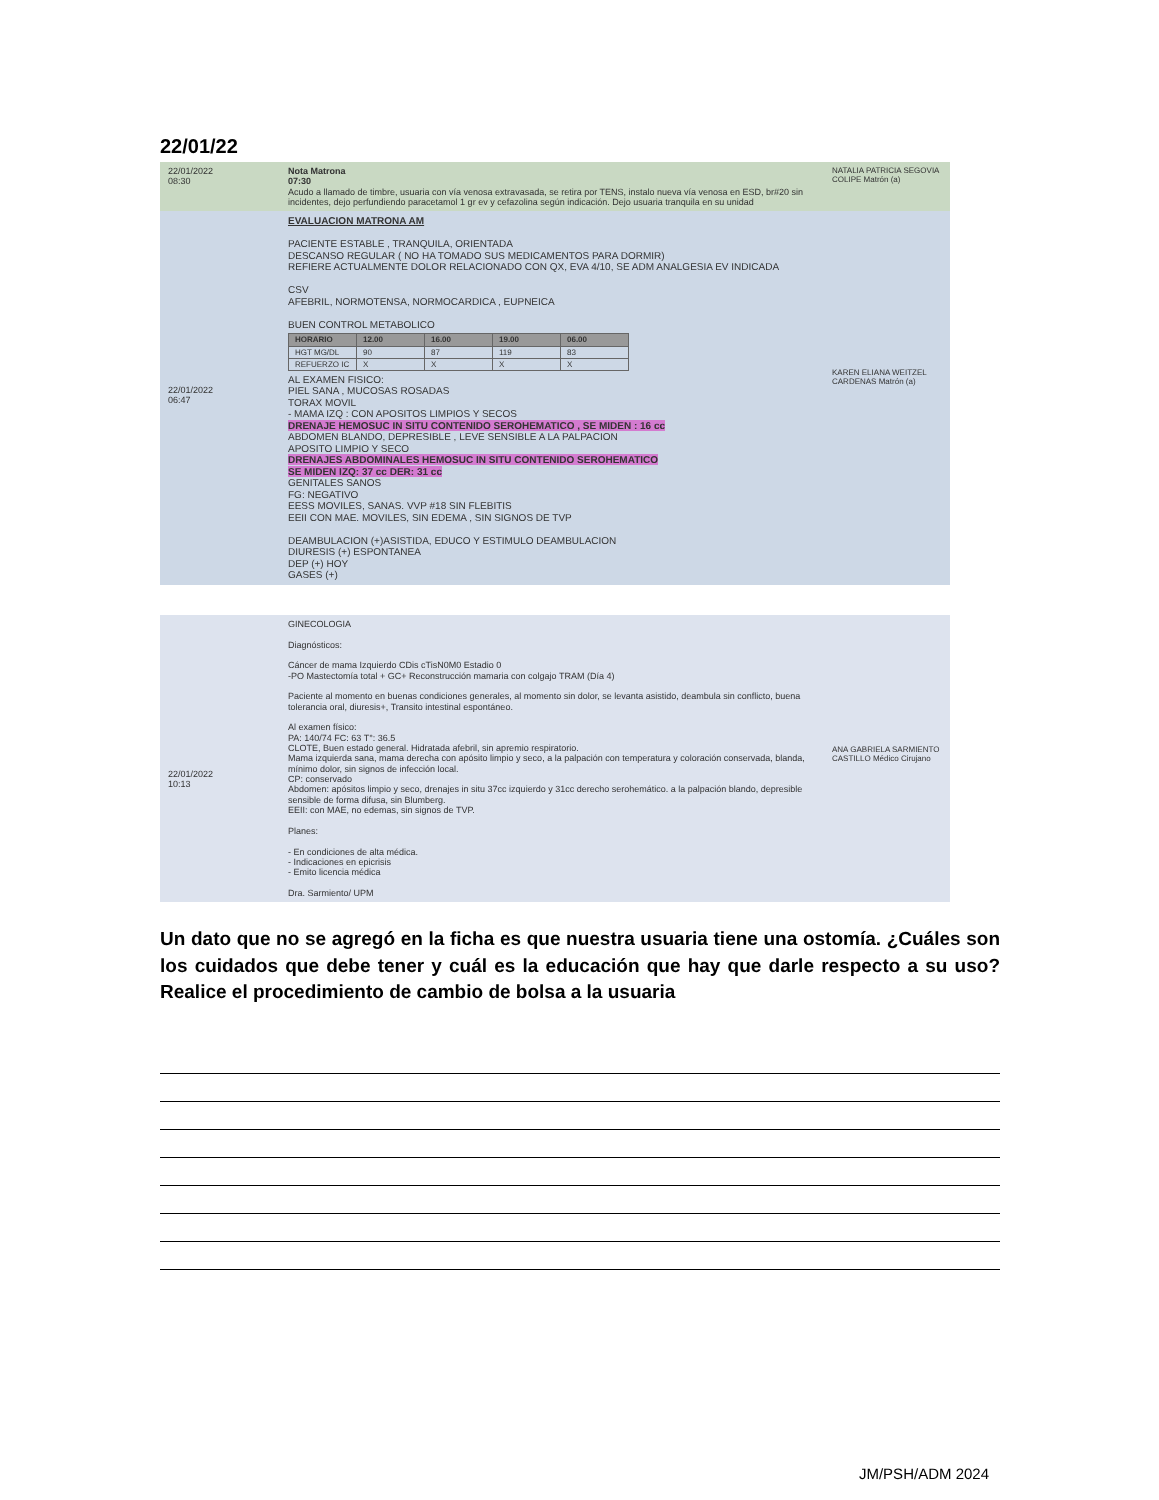22/01/22
22/01/2022
08:30
Nota Matrona
07:30
Acudo a llamado de timbre, usuaria con vía venosa extravasada, se retira por TENS, instalo nueva vía venosa en ESD, br#20 sin incidentes, dejo perfundiendo paracetamol 1 gr ev y cefazolina según indicación. Dejo usuaria tranquila en su unidad
NATALIA PATRICIA SEGOVIA COLIPE Matrón (a)
22/01/2022
06:47
EVALUACION MATRONA AM
PACIENTE ESTABLE , TRANQUILA, ORIENTADA
DESCANSO REGULAR ( NO HA TOMADO SUS MEDICAMENTOS PARA DORMIR)
REFIERE ACTUALMENTE DOLOR RELACIONADO CON QX, EVA 4/10, SE ADM ANALGESIA EV INDICADA
CSV
AFEBRIL, NORMOTENSA, NORMOCARDICA , EUPNEICA
BUEN CONTROL METABOLICO
| HORARIO | 12.00 | 16.00 | 19.00 | 06.00 |
| --- | --- | --- | --- | --- |
| HGT MG/DL | 90 | 87 | 119 | 83 |
| REFUERZO IC | X | X | X | X |
AL EXAMEN FISICO:
PIEL SANA , MUCOSAS ROSADAS
TORAX MOVIL
- MAMA IZQ : CON APOSITOS LIMPIOS Y SECOS
DRENAJE HEMOSUC IN SITU CONTENIDO SEROHEMATICO , SE MIDEN : 16 cc
ABDOMEN BLANDO, DEPRESIBLE , LEVE SENSIBLE A LA PALPACION
APOSITO LIMPIO Y SECO
DRENAJES ABDOMINALES HEMOSUC IN SITU CONTENIDO SEROHEMATICO
SE MIDEN IZQ: 37 cc DER: 31 cc
GENITALES SANOS
FG: NEGATIVO
EESS MOVILES, SANAS. VVP #18 SIN FLEBITIS
EEII CON MAE. MOVILES, SIN EDEMA , SIN SIGNOS DE TVP
DEAMBULACION (+)ASISTIDA, EDUCO Y ESTIMULO DEAMBULACION
DIURESIS (+) ESPONTANEA
DEP (+) HOY
GASES (+)
KAREN ELIANA WEITZEL CARDENAS Matrón (a)
22/01/2022
10:13
GINECOLOGIA
Diagnósticos:
Cáncer de mama Izquierdo CDis cTisN0M0 Estadio 0
-PO Mastectomía total + GC+ Reconstrucción mamaria con colgajo TRAM (Día 4)
Paciente al momento en buenas condiciones generales, al momento sin dolor, se levanta asistido, deambula sin conflicto, buena tolerancia oral, diuresis+, Transito intestinal espontáneo.
Al examen físico:
PA: 140/74 FC: 63 T°: 36.5
CLOTE, Buen estado general. Hidratada afebril, sin apremio respiratorio.
Mama izquierda sana, mama derecha con apósito limpio y seco, a la palpación con temperatura y coloración conservada, blanda, mínimo dolor, sin signos de infección local.
CP: conservado
Abdomen: apósitos limpio y seco, drenajes in situ 37cc izquierdo y 31cc derecho serohemático. a la palpación blando, depresible sensible de forma difusa, sin Blumberg.
EEII: con MAE, no edemas, sin signos de TVP.
Planes:
- En condiciones de alta médica.
- Indicaciones en epicrisis
- Emito licencia médica
Dra. Sarmiento/ UPM
ANA GABRIELA SARMIENTO CASTILLO Médico Cirujano
Un dato que no se agregó en la ficha es que nuestra usuaria tiene una ostomía. ¿Cuáles son los cuidados que debe tener y cuál es la educación que hay que darle respecto a su uso? Realice el procedimiento de cambio de bolsa a la usuaria
JM/PSH/ADM 2024